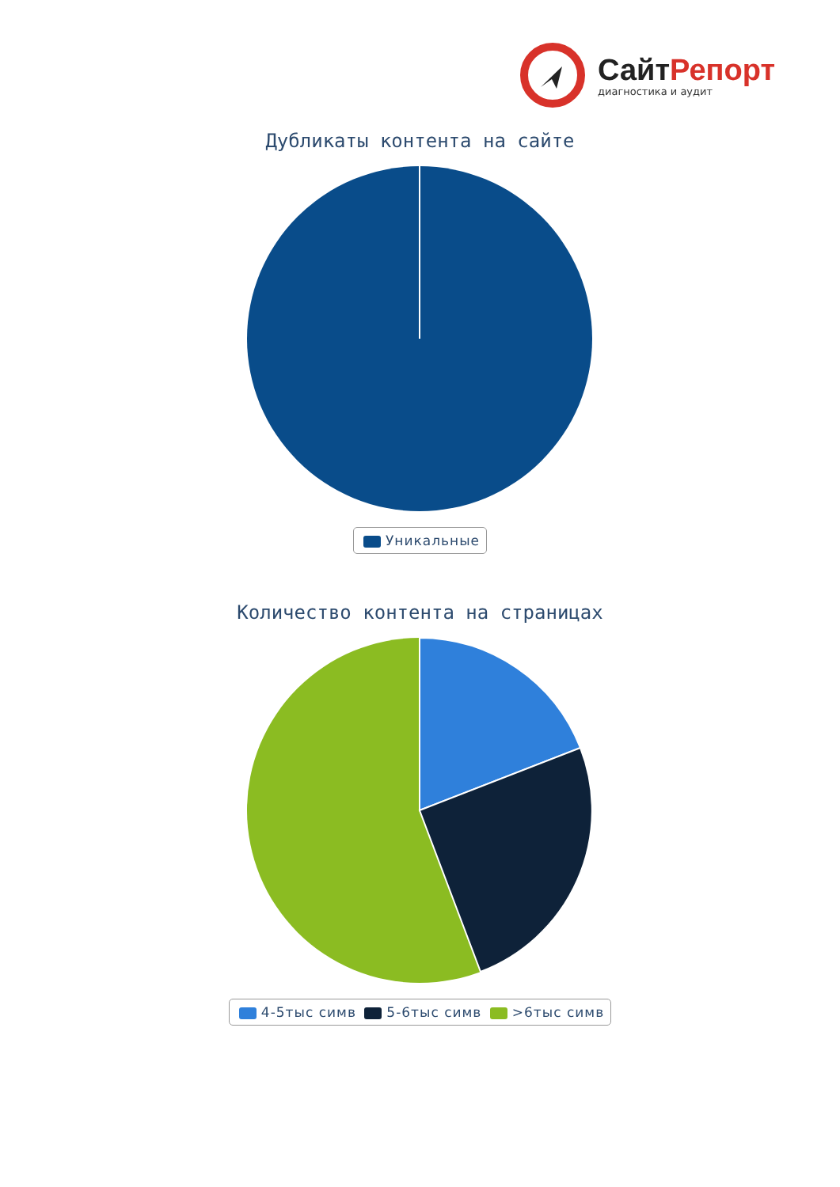СайтРепорт
диагностика и аудит
Дубликаты контента на сайте
Уникальные
Количество контента на страницах
4-5тыс симв 5-6тыс симв >6тыс симв